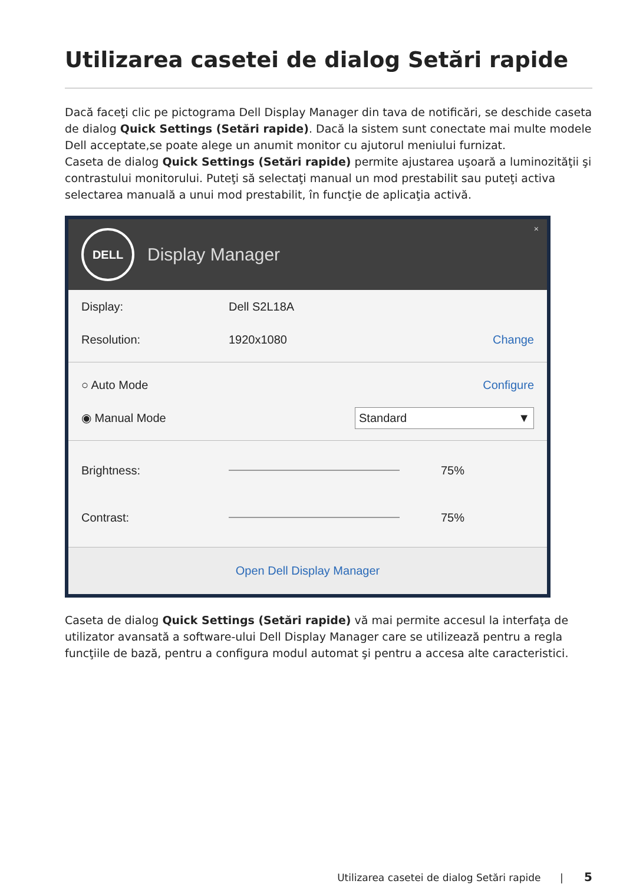Utilizarea casetei de dialog Setări rapide
Dacă faceţi clic pe pictograma Dell Display Manager din tava de notificări, se deschide caseta de dialog Quick Settings (Setări rapide). Dacă la sistem sunt conectate mai multe modele Dell acceptate,se poate alege un anumit monitor cu ajutorul meniului furnizat.
Caseta de dialog Quick Settings (Setări rapide) permite ajustarea uşoară a luminozităţii şi contrastului monitorului. Puteţi să selectaţi manual un mod prestabilit sau puteţi activa selectarea manuală a unui mod prestabilit, în funcţie de aplicaţia activă.
DELL
Display Manager
×
Display: Dell S2L18A
Resolution: 1920x1080 Change
○ Auto Mode Configure
◉ Manual Mode Standard ▼
Brightness: 75%
Contrast: 75%
Open Dell Display Manager
Caseta de dialog Quick Settings (Setări rapide) vă mai permite accesul la interfaţa de utilizator avansată a software-ului Dell Display Manager care se utilizează pentru a regla funcţiile de bază, pentru a configura modul automat şi pentru a accesa alte caracteristici.
Utilizarea casetei de dialog Setări rapide | 5